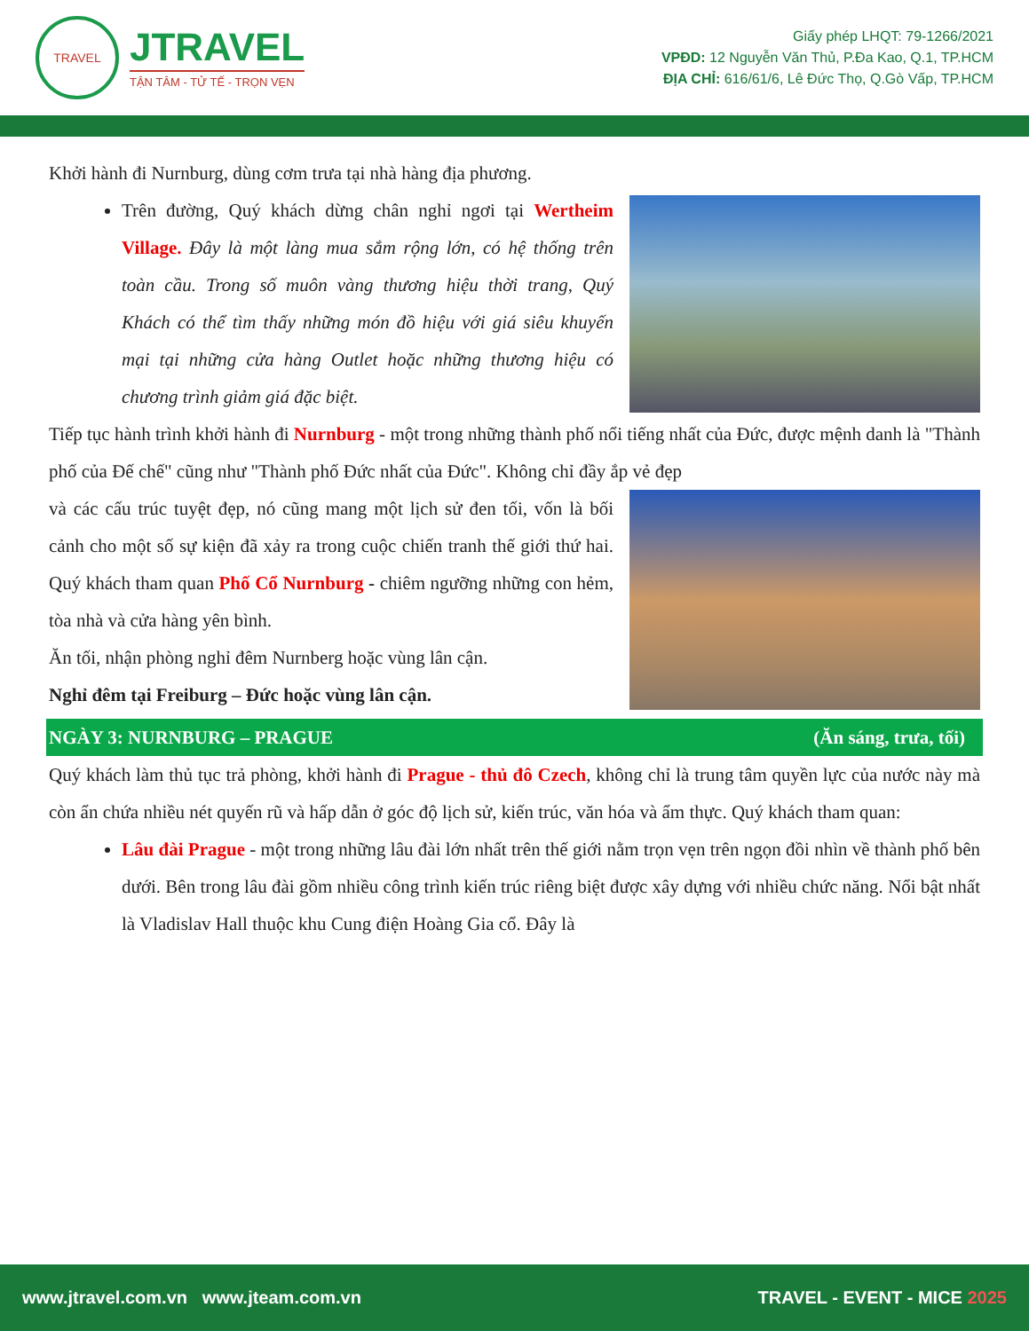TRAVEL
JTRAVEL
TẬN TÂM - TỬ TẾ - TRỌN VẸN
Giấy phép LHQT: 79-1266/2021
VPĐD: 12 Nguyễn Văn Thủ, P.Đa Kao, Q.1, TP.HCM
ĐỊA CHỈ: 616/61/6, Lê Đức Thọ, Q.Gò Vấp, TP.HCM
Khởi hành đi Nurnburg, dùng cơm trưa tại nhà hàng địa phương.
Trên đường, Quý khách dừng chân nghỉ ngơi tại Wertheim Village. Đây là một làng mua sắm rộng lớn, có hệ thống trên toàn cầu. Trong số muôn vàng thương hiệu thời trang, Quý Khách có thể tìm thấy những món đồ hiệu với giá siêu khuyến mại tại những cửa hàng Outlet hoặc những thương hiệu có chương trình giảm giá đặc biệt.
Tiếp tục hành trình khởi hành đi Nurnburg - một trong những thành phố nổi tiếng nhất của Đức, được mệnh danh là "Thành phố của Đế chế" cũng như "Thành phố Đức nhất của Đức". Không chỉ đầy ắp vẻ đẹp
và các cấu trúc tuyệt đẹp, nó cũng mang một lịch sử đen tối, vốn là bối cảnh cho một số sự kiện đã xảy ra trong cuộc chiến tranh thế giới thứ hai. Quý khách tham quan Phố Cổ Nurnburg - chiêm ngưỡng những con hẻm, tòa nhà và cửa hàng yên bình.
Ăn tối, nhận phòng nghỉ đêm Nurnberg hoặc vùng lân cận.
Nghỉ đêm tại Freiburg – Đức hoặc vùng lân cận.
NGÀY 3: NURNBURG – PRAGUE (Ăn sáng, trưa, tối)
Quý khách làm thủ tục trả phòng, khởi hành đi Prague - thủ đô Czech, không chỉ là trung tâm quyền lực của nước này mà còn ẩn chứa nhiều nét quyến rũ và hấp dẫn ở góc độ lịch sử, kiến trúc, văn hóa và ẩm thực. Quý khách tham quan:
Lâu đài Prague - một trong những lâu đài lớn nhất trên thế giới nằm trọn vẹn trên ngọn đồi nhìn về thành phố bên dưới. Bên trong lâu đài gồm nhiều công trình kiến trúc riêng biệt được xây dựng với nhiều chức năng. Nổi bật nhất là Vladislav Hall thuộc khu Cung điện Hoàng Gia cổ. Đây là
www.jtravel.com.vn www.jteam.com.vn TRAVEL - EVENT - MICE 2025